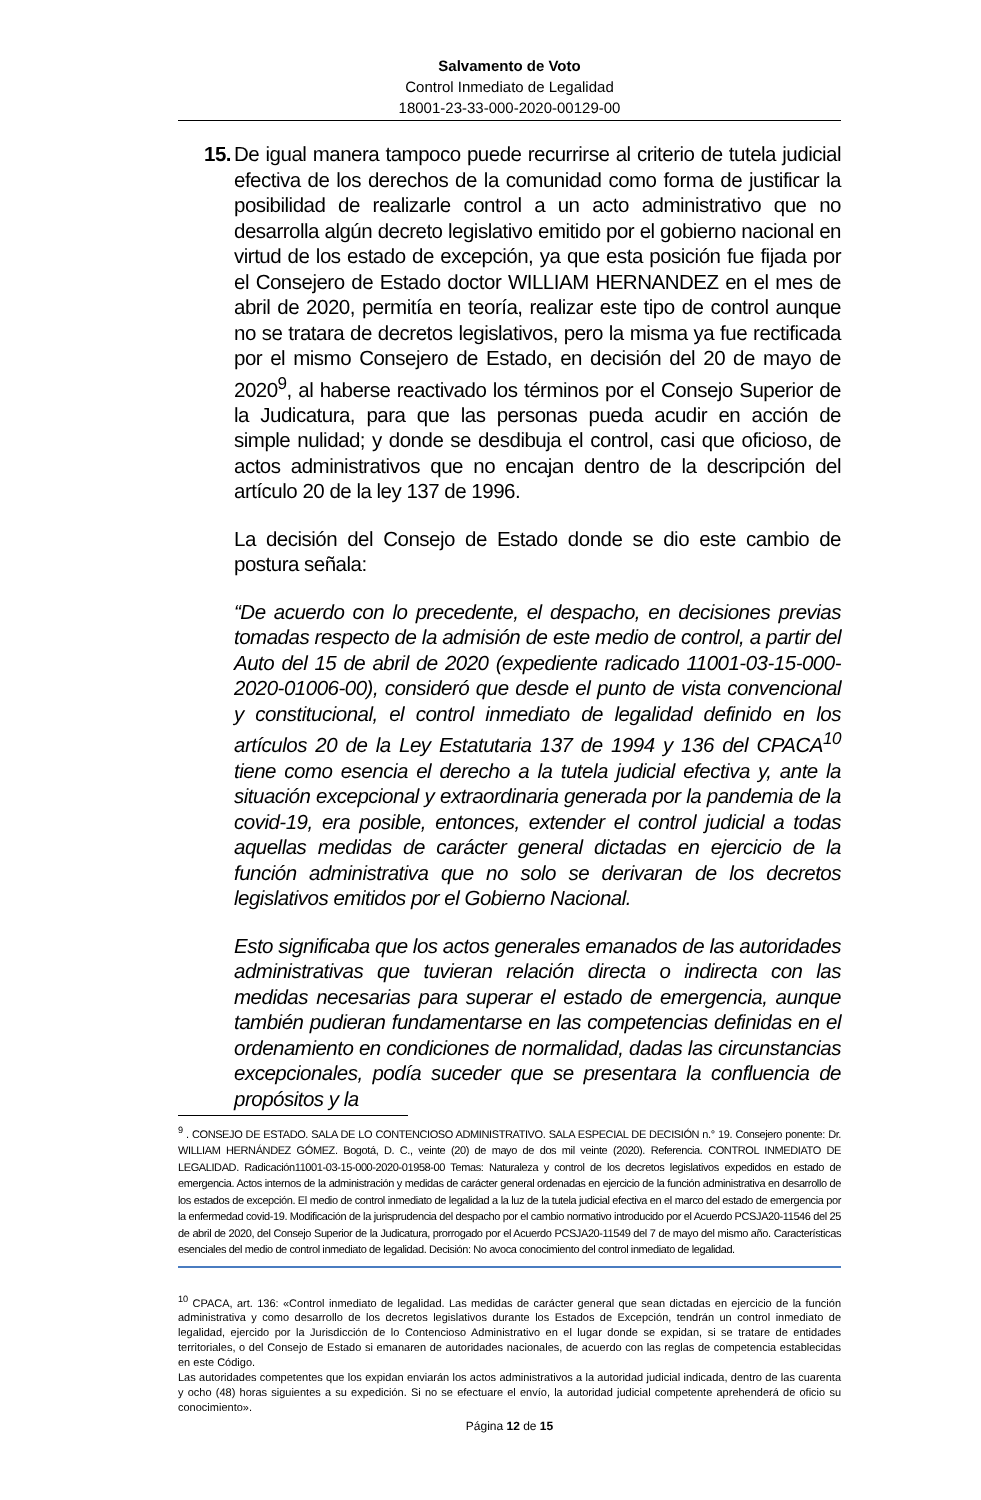Salvamento de Voto
Control Inmediato de Legalidad
18001-23-33-000-2020-00129-00
15. De igual manera tampoco puede recurrirse al criterio de tutela judicial efectiva de los derechos de la comunidad como forma de justificar la posibilidad de realizarle control a un acto administrativo que no desarrolla algún decreto legislativo emitido por el gobierno nacional en virtud de los estado de excepción, ya que esta posición fue fijada por el Consejero de Estado doctor WILLIAM HERNANDEZ en el mes de abril de 2020, permitía en teoría, realizar este tipo de control aunque no se tratara de decretos legislativos, pero la misma ya fue rectificada por el mismo Consejero de Estado, en decisión del 20 de mayo de 2020<sup>9</sup>, al haberse reactivado los términos por el Consejo Superior de la Judicatura, para que las personas pueda acudir en acción de simple nulidad; y donde se desdibuja el control, casi que oficioso, de actos administrativos que no encajan dentro de la descripción del artículo 20 de la ley 137 de 1996.
La decisión del Consejo de Estado donde se dio este cambio de postura señala:
“De acuerdo con lo precedente, el despacho, en decisiones previas tomadas respecto de la admisión de este medio de control, a partir del Auto del 15 de abril de 2020 (expediente radicado 11001-03-15-000-2020-01006-00), consideró que desde el punto de vista convencional y constitucional, el control inmediato de legalidad definido en los artículos 20 de la Ley Estatutaria 137 de 1994 y 136 del CPACA<sup>10</sup> tiene como esencia el derecho a la tutela judicial efectiva y, ante la situación excepcional y extraordinaria generada por la pandemia de la covid-19, era posible, entonces, extender el control judicial a todas aquellas medidas de carácter general dictadas en ejercicio de la función administrativa que no solo se derivaran de los decretos legislativos emitidos por el Gobierno Nacional.
Esto significaba que los actos generales emanados de las autoridades administrativas que tuvieran relación directa o indirecta con las medidas necesarias para superar el estado de emergencia, aunque también pudieran fundamentarse en las competencias definidas en el ordenamiento en condiciones de normalidad, dadas las circunstancias excepcionales, podía suceder que se presentara la confluencia de propósitos y la
<sup>9</sup> . CONSEJO DE ESTADO. SALA DE LO CONTENCIOSO ADMINISTRATIVO. SALA ESPECIAL DE DECISIÓN n.° 19. Consejero ponente: Dr. WILLIAM HERNÁNDEZ GÓMEZ. Bogotá, D. C., veinte (20) de mayo de dos mil veinte (2020). Referencia. CONTROL INMEDIATO DE LEGALIDAD. Radicación11001-03-15-000-2020-01958-00 Temas: Naturaleza y control de los decretos legislativos expedidos en estado de emergencia. Actos internos de la administración y medidas de carácter general ordenadas en ejercicio de la función administrativa en desarrollo de los estados de excepción. El medio de control inmediato de legalidad a la luz de la tutela judicial efectiva en el marco del estado de emergencia por la enfermedad covid-19. Modificación de la jurisprudencia del despacho por el cambio normativo introducido por el Acuerdo PCSJA20-11546 del 25 de abril de 2020, del Consejo Superior de la Judicatura, prorrogado por el Acuerdo PCSJA20-11549 del 7 de mayo del mismo año. Características esenciales del medio de control inmediato de legalidad. Decisión: No avoca conocimiento del control inmediato de legalidad.
<sup>10</sup> CPACA, art. 136: «Control inmediato de legalidad. Las medidas de carácter general que sean dictadas en ejercicio de la función administrativa y como desarrollo de los decretos legislativos durante los Estados de Excepción, tendrán un control inmediato de legalidad, ejercido por la Jurisdicción de lo Contencioso Administrativo en el lugar donde se expidan, si se tratare de entidades territoriales, o del Consejo de Estado si emanaren de autoridades nacionales, de acuerdo con las reglas de competencia establecidas en este Código.
Las autoridades competentes que los expidan enviarán los actos administrativos a la autoridad judicial indicada, dentro de las cuarenta y ocho (48) horas siguientes a su expedición. Si no se efectuare el envío, la autoridad judicial competente aprehenderá de oficio su conocimiento».
Página 12 de 15